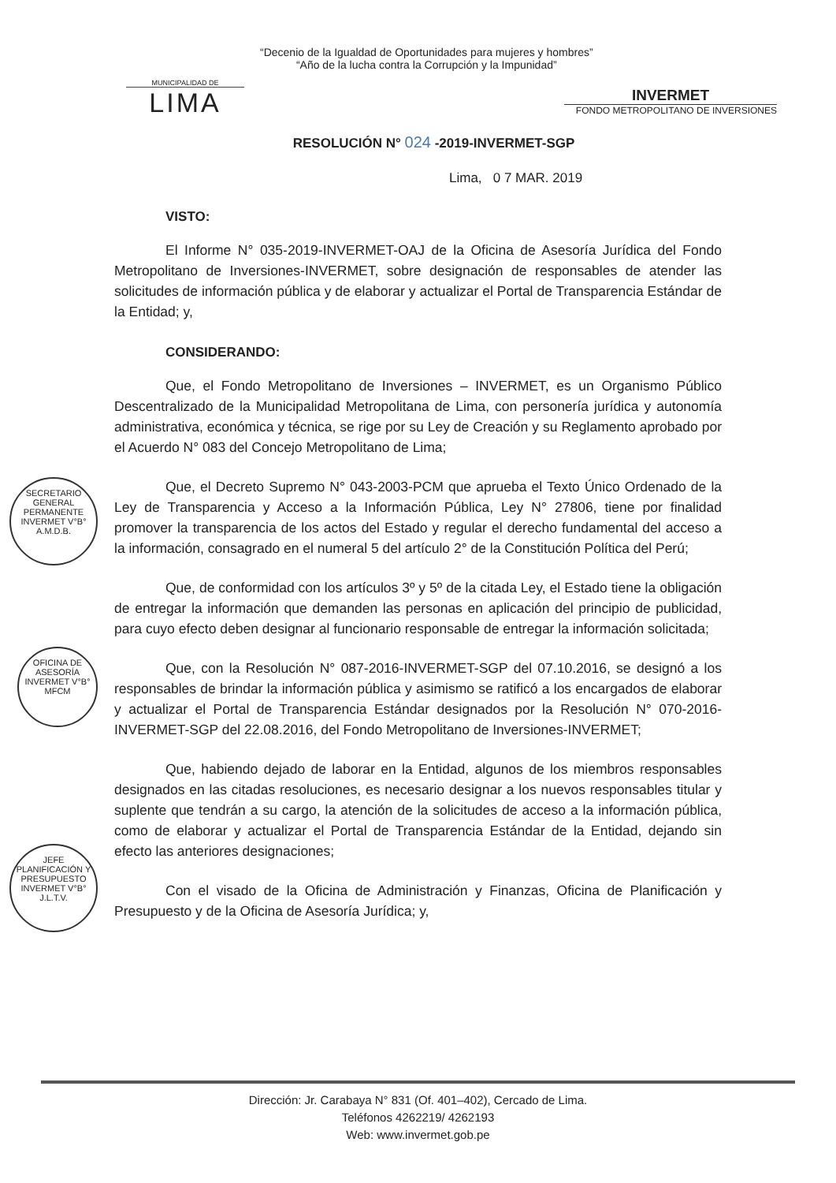MUNICIPALIDAD DE
LIMA
“Decenio de la Igualdad de Oportunidades para mujeres y hombres”
“Año de la lucha contra la Corrupción y la Impunidad”
INVERMET
FONDO METROPOLITANO DE INVERSIONES
RESOLUCIÓN N° 024 -2019-INVERMET-SGP
Lima, 0 7 MAR. 2019
VISTO:
El Informe N° 035-2019-INVERMET-OAJ de la Oficina de Asesoría Jurídica del Fondo Metropolitano de Inversiones-INVERMET, sobre designación de responsables de atender las solicitudes de información pública y de elaborar y actualizar el Portal de Transparencia Estándar de la Entidad; y,
CONSIDERANDO:
Que, el Fondo Metropolitano de Inversiones – INVERMET, es un Organismo Público Descentralizado de la Municipalidad Metropolitana de Lima, con personería jurídica y autonomía administrativa, económica y técnica, se rige por su Ley de Creación y su Reglamento aprobado por el Acuerdo N° 083 del Concejo Metropolitano de Lima;
Que, el Decreto Supremo N° 043-2003-PCM que aprueba el Texto Único Ordenado de la Ley de Transparencia y Acceso a la Información Pública, Ley N° 27806, tiene por finalidad promover la transparencia de los actos del Estado y regular el derecho fundamental del acceso a la información, consagrado en el numeral 5 del artículo 2° de la Constitución Política del Perú;
Que, de conformidad con los artículos 3º y 5º de la citada Ley, el Estado tiene la obligación de entregar la información que demanden las personas en aplicación del principio de publicidad, para cuyo efecto deben designar al funcionario responsable de entregar la información solicitada;
Que, con la Resolución N° 087-2016-INVERMET-SGP del 07.10.2016, se designó a los responsables de brindar la información pública y asimismo se ratificó a los encargados de elaborar y actualizar el Portal de Transparencia Estándar designados por la Resolución N° 070-2016-INVERMET-SGP del 22.08.2016, del Fondo Metropolitano de Inversiones-INVERMET;
Que, habiendo dejado de laborar en la Entidad, algunos de los miembros responsables designados en las citadas resoluciones, es necesario designar a los nuevos responsables titular y suplente que tendrán a su cargo, la atención de la solicitudes de acceso a la información pública, como de elaborar y actualizar el Portal de Transparencia Estándar de la Entidad, dejando sin efecto las anteriores designaciones;
Con el visado de la Oficina de Administración y Finanzas, Oficina de Planificación y Presupuesto y de la Oficina de Asesoría Jurídica; y,
SECRETARIO GENERAL PERMANENTE
INVERMET V°B°
A.M.D.B.
OFICINA DE ASESORÍA
INVERMET V°B°
MFCM
JEFE PLANIFICACIÓN Y PRESUPUESTO
INVERMET V°B°
J.L.T.V.
Dirección: Jr. Carabaya N° 831 (Of. 401–402), Cercado de Lima.
Teléfonos 4262219/ 4262193
Web: www.invermet.gob.pe